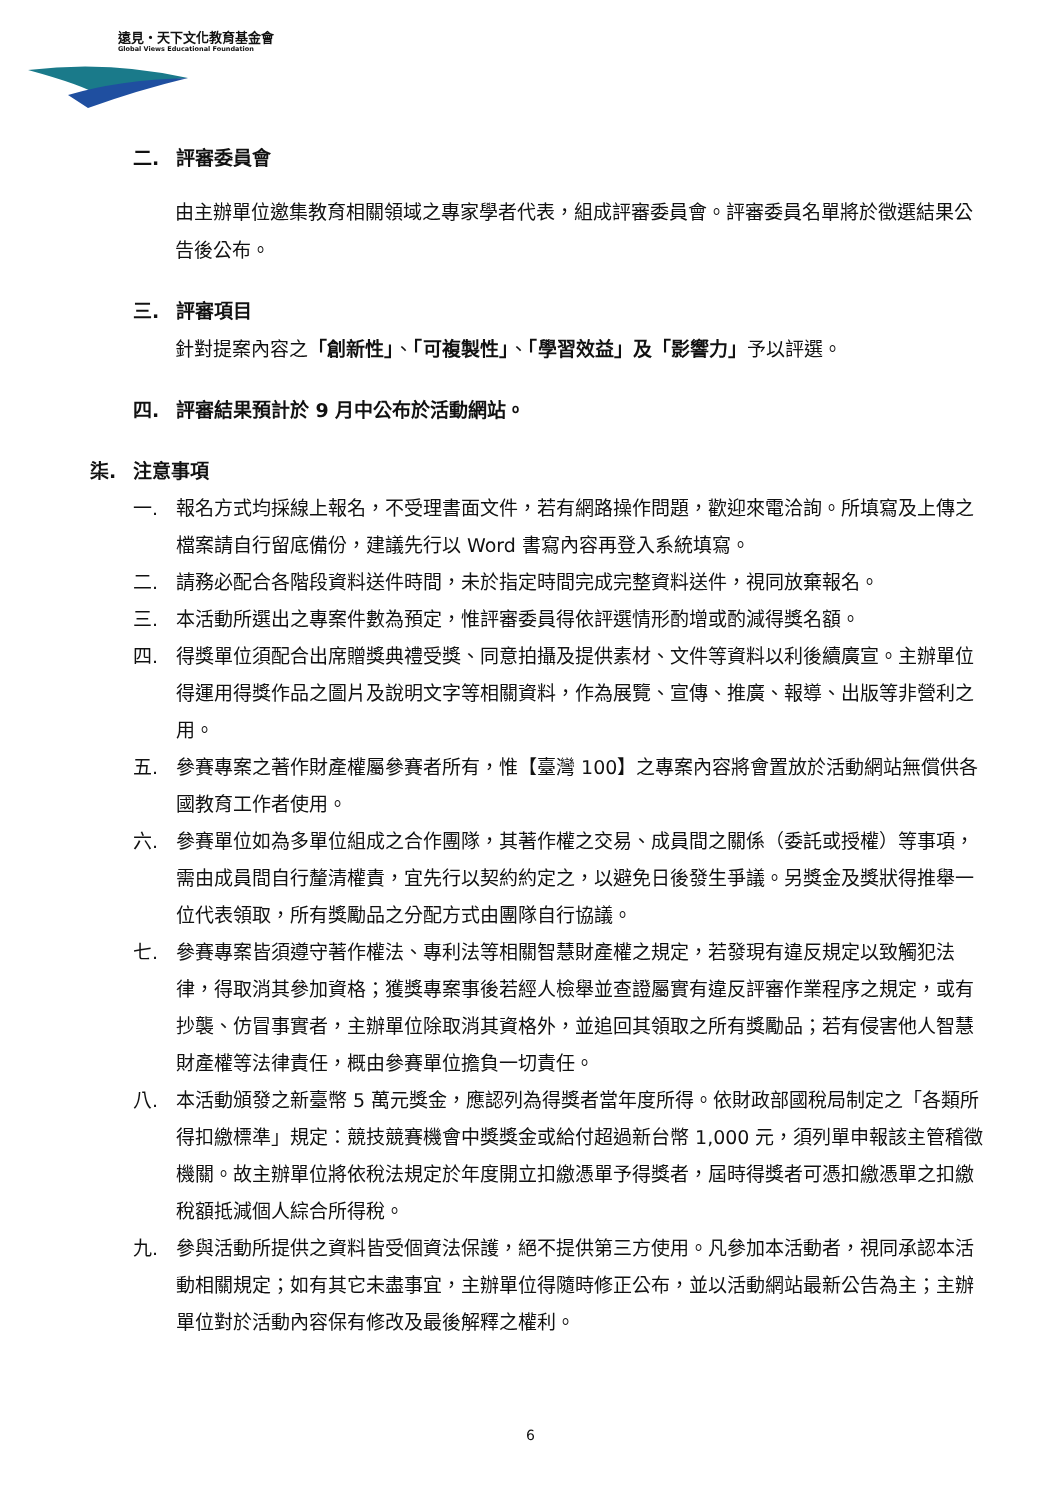遠見・天下文化教育基金會
Global Views Educational Foundation
二. 評審委員會
由主辦單位邀集教育相關領域之專家學者代表，組成評審委員會。評審委員名單將於徵選結果公告後公布。
三. 評審項目
針對提案內容之「創新性」、「可複製性」、「學習效益」及「影響力」予以評選。
四. 評審結果預計於 9 月中公布於活動網站。
柒. 注意事項
一. 報名方式均採線上報名，不受理書面文件，若有網路操作問題，歡迎來電洽詢。所填寫及上傳之檔案請自行留底備份，建議先行以 Word 書寫內容再登入系統填寫。
二. 請務必配合各階段資料送件時間，未於指定時間完成完整資料送件，視同放棄報名。
三. 本活動所選出之專案件數為預定，惟評審委員得依評選情形酌增或酌減得獎名額。
四. 得獎單位須配合出席贈獎典禮受獎、同意拍攝及提供素材、文件等資料以利後續廣宣。主辦單位得運用得獎作品之圖片及說明文字等相關資料，作為展覽、宣傳、推廣、報導、出版等非營利之用。
五. 參賽專案之著作財產權屬參賽者所有，惟【臺灣 100】之專案內容將會置放於活動網站無償供各國教育工作者使用。
六. 參賽單位如為多單位組成之合作團隊，其著作權之交易、成員間之關係（委託或授權）等事項，需由成員間自行釐清權責，宜先行以契約約定之，以避免日後發生爭議。另獎金及獎狀得推舉一位代表領取，所有獎勵品之分配方式由團隊自行協議。
七. 參賽專案皆須遵守著作權法、專利法等相關智慧財產權之規定，若發現有違反規定以致觸犯法律，得取消其參加資格；獲獎專案事後若經人檢舉並查證屬實有違反評審作業程序之規定，或有抄襲、仿冒事實者，主辦單位除取消其資格外，並追回其領取之所有獎勵品；若有侵害他人智慧財產權等法律責任，概由參賽單位擔負一切責任。
八. 本活動頒發之新臺幣 5 萬元獎金，應認列為得獎者當年度所得。依財政部國稅局制定之「各類所得扣繳標準」規定：競技競賽機會中獎獎金或給付超過新台幣 1,000 元，須列單申報該主管稽徵機關。故主辦單位將依稅法規定於年度開立扣繳憑單予得獎者，屆時得獎者可憑扣繳憑單之扣繳稅額抵減個人綜合所得稅。
九. 參與活動所提供之資料皆受個資法保護，絕不提供第三方使用。凡參加本活動者，視同承認本活動相關規定；如有其它未盡事宜，主辦單位得隨時修正公布，並以活動網站最新公告為主；主辦單位對於活動內容保有修改及最後解釋之權利。
6